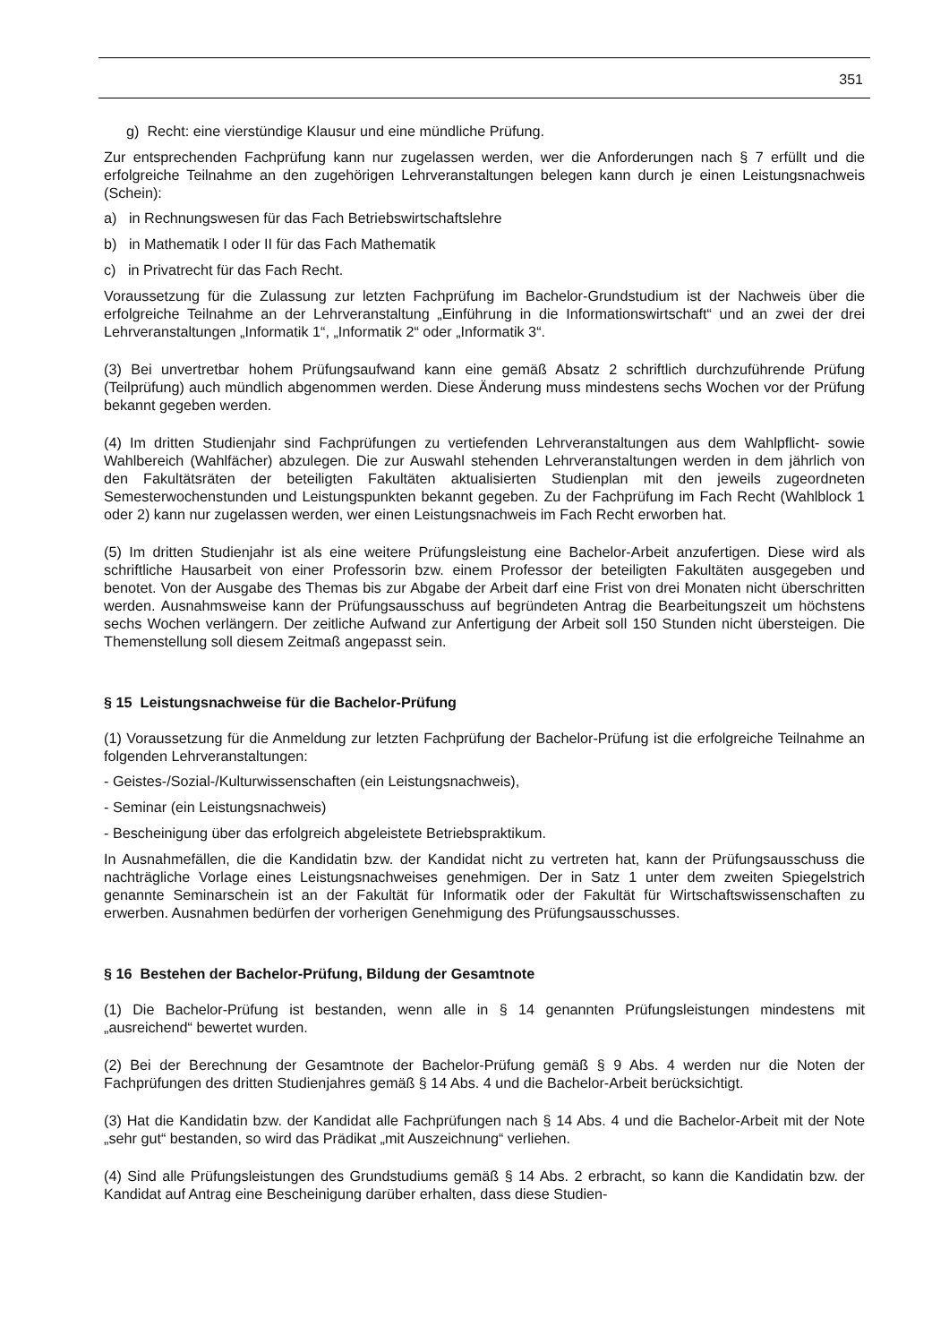351
g) Recht: eine vierstündige Klausur und eine mündliche Prüfung.
Zur entsprechenden Fachprüfung kann nur zugelassen werden, wer die Anforderungen nach § 7 erfüllt und die erfolgreiche Teilnahme an den zugehörigen Lehrveranstaltungen belegen kann durch je einen Leistungsnachweis (Schein):
a) in Rechnungswesen für das Fach Betriebswirtschaftslehre
b) in Mathematik I oder II für das Fach Mathematik
c) in Privatrecht für das Fach Recht.
Voraussetzung für die Zulassung zur letzten Fachprüfung im Bachelor-Grundstudium ist der Nachweis über die erfolgreiche Teilnahme an der Lehrveranstaltung „Einführung in die Informationswirtschaft“ und an zwei der drei Lehrveranstaltungen „Informatik 1“, „Informatik 2“ oder „Informatik 3“.
(3) Bei unvertretbar hohem Prüfungsaufwand kann eine gemäß Absatz 2 schriftlich durchzuführende Prüfung (Teilprüfung) auch mündlich abgenommen werden. Diese Änderung muss mindestens sechs Wochen vor der Prüfung bekannt gegeben werden.
(4) Im dritten Studienjahr sind Fachprüfungen zu vertiefenden Lehrveranstaltungen aus dem Wahlpflicht- sowie Wahlbereich (Wahlfächer) abzulegen. Die zur Auswahl stehenden Lehrveranstaltungen werden in dem jährlich von den Fakultätsräten der beteiligten Fakultäten aktualisierten Studienplan mit den jeweils zugeordneten Semesterwochenstunden und Leistungspunkten bekannt gegeben. Zu der Fachprüfung im Fach Recht (Wahlblock 1 oder 2) kann nur zugelassen werden, wer einen Leistungsnachweis im Fach Recht erworben hat.
(5) Im dritten Studienjahr ist als eine weitere Prüfungsleistung eine Bachelor-Arbeit anzufertigen. Diese wird als schriftliche Hausarbeit von einer Professorin bzw. einem Professor der beteiligten Fakultäten ausgegeben und benotet. Von der Ausgabe des Themas bis zur Abgabe der Arbeit darf eine Frist von drei Monaten nicht überschritten werden. Ausnahmsweise kann der Prüfungsausschuss auf begründeten Antrag die Bearbeitungszeit um höchstens sechs Wochen verlängern. Der zeitliche Aufwand zur Anfertigung der Arbeit soll 150 Stunden nicht übersteigen. Die Themenstellung soll diesem Zeitmaß angepasst sein.
§ 15 Leistungsnachweise für die Bachelor-Prüfung
(1) Voraussetzung für die Anmeldung zur letzten Fachprüfung der Bachelor-Prüfung ist die erfolgreiche Teilnahme an folgenden Lehrveranstaltungen:
- Geistes-/Sozial-/Kulturwissenschaften (ein Leistungsnachweis),
- Seminar (ein Leistungsnachweis)
- Bescheinigung über das erfolgreich abgeleistete Betriebspraktikum.
In Ausnahmefällen, die die Kandidatin bzw. der Kandidat nicht zu vertreten hat, kann der Prüfungsausschuss die nachträgliche Vorlage eines Leistungsnachweises genehmigen. Der in Satz 1 unter dem zweiten Spiegelstrich genannte Seminarschein ist an der Fakultät für Informatik oder der Fakultät für Wirtschaftswissenschaften zu erwerben. Ausnahmen bedürfen der vorherigen Genehmigung des Prüfungsausschusses.
§ 16 Bestehen der Bachelor-Prüfung, Bildung der Gesamtnote
(1) Die Bachelor-Prüfung ist bestanden, wenn alle in § 14 genannten Prüfungsleistungen mindestens mit „ausreichend“ bewertet wurden.
(2) Bei der Berechnung der Gesamtnote der Bachelor-Prüfung gemäß § 9 Abs. 4 werden nur die Noten der Fachprüfungen des dritten Studienjahres gemäß § 14 Abs. 4 und die Bachelor-Arbeit berücksichtigt.
(3) Hat die Kandidatin bzw. der Kandidat alle Fachprüfungen nach § 14 Abs. 4 und die Bachelor-Arbeit mit der Note „sehr gut“ bestanden, so wird das Prädikat „mit Auszeichnung“ verliehen.
(4) Sind alle Prüfungsleistungen des Grundstudiums gemäß § 14 Abs. 2 erbracht, so kann die Kandidatin bzw. der Kandidat auf Antrag eine Bescheinigung darüber erhalten, dass diese Studien-